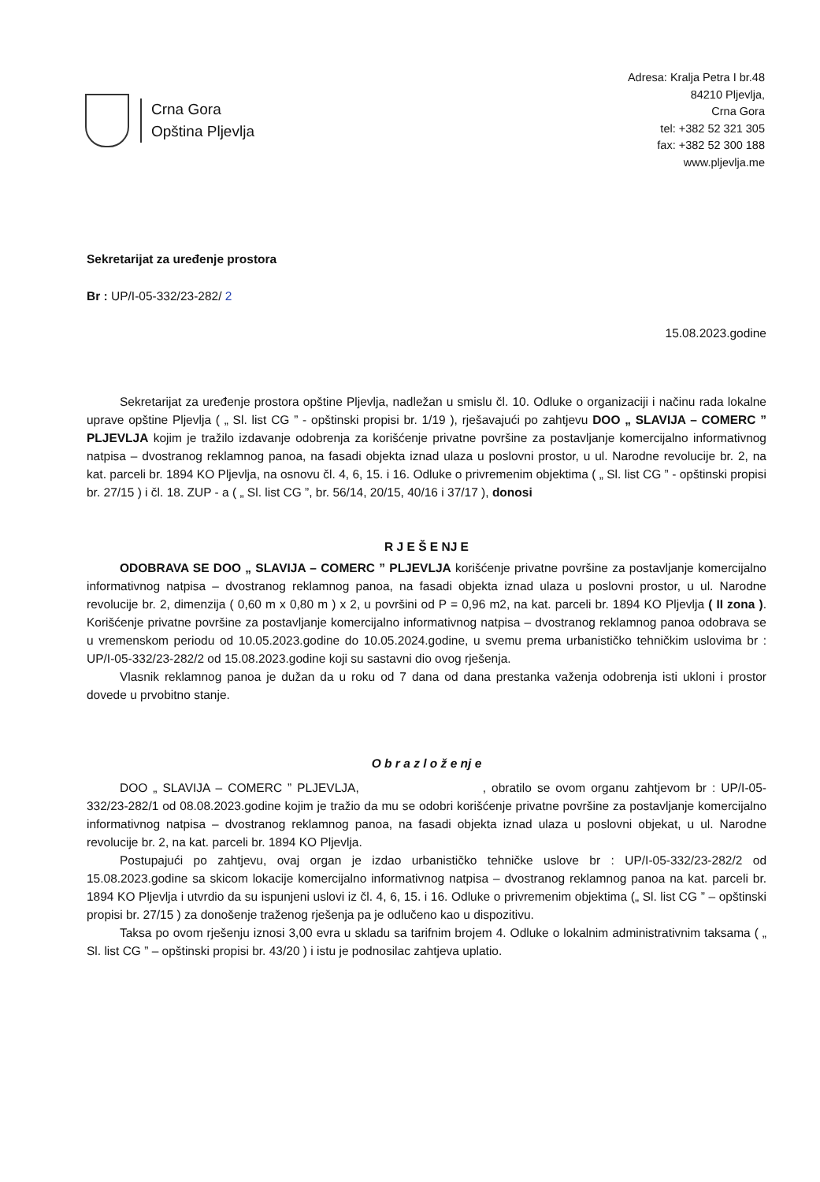Crna Gora
Opština Pljevlja
Adresa: Kralja Petra I br.48
84210 Pljevlja,
Crna Gora
tel: +382 52 321 305
fax: +382 52 300 188
www.pljevlja.me
Sekretarijat za uređenje prostora
Br : UP/I-05-332/23-282/ 2
15.08.2023.godine
Sekretarijat za uređenje prostora opštine Pljevlja, nadležan u smislu čl. 10. Odluke o organizaciji i načinu rada lokalne uprave opštine Pljevlja ( „ Sl. list CG ” - opštinski propisi br. 1/19 ), rješavajući po zahtjevu DOO „ SLAVIJA – COMERC ” PLJEVLJA kojim je tražilo izdavanje odobrenja za korišćenje privatne površine za postavljanje komercijalno informativnog natpisa – dvostranog reklamnog panoa, na fasadi objekta iznad ulaza u poslovni prostor, u ul. Narodne revolucije br. 2, na kat. parceli br. 1894 KO Pljevlja, na osnovu čl. 4, 6, 15. i 16. Odluke o privremenim objektima ( „ Sl. list CG ” - opštinski propisi br. 27/15 ) i čl. 18. ZUP - a ( „ Sl. list CG ”, br. 56/14, 20/15, 40/16 i 37/17 ), donosi
R J E Š E NJ E
ODOBRAVA SE DOO „ SLAVIJA – COMERC ” PLJEVLJA korišćenje privatne površine za postavljanje komercijalno informativnog natpisa – dvostranog reklamnog panoa, na fasadi objekta iznad ulaza u poslovni prostor, u ul. Narodne revolucije br. 2, dimenzija ( 0,60 m x 0,80 m ) x 2, u površini od P = 0,96 m2, na kat. parceli br. 1894 KO Pljevlja ( II zona ). Korišćenje privatne površine za postavljanje komercijalno informativnog natpisa – dvostranog reklamnog panoa odobrava se u vremenskom periodu od 10.05.2023.godine do 10.05.2024.godine, u svemu prema urbanističko tehničkim uslovima br : UP/I-05-332/23-282/2 od 15.08.2023.godine koji su sastavni dio ovog rješenja.
Vlasnik reklamnog panoa je dužan da u roku od 7 dana od dana prestanka važenja odobrenja isti ukloni i prostor dovede u prvobitno stanje.
O b r a z l o ž e nj e
DOO „ SLAVIJA – COMERC ” PLJEVLJA, , obratilo se ovom organu zahtjevom br : UP/I-05-332/23-282/1 od 08.08.2023.godine kojim je tražio da mu se odobri korišćenje privatne površine za postavljanje komercijalno informativnog natpisa – dvostranog reklamnog panoa, na fasadi objekta iznad ulaza u poslovni objekat, u ul. Narodne revolucije br. 2, na kat. parceli br. 1894 KO Pljevlja.
Postupajući po zahtjevu, ovaj organ je izdao urbanističko tehničke uslove br : UP/I-05-332/23-282/2 od 15.08.2023.godine sa skicom lokacije komercijalno informativnog natpisa – dvostranog reklamnog panoa na kat. parceli br. 1894 KO Pljevlja i utvrdio da su ispunjeni uslovi iz čl. 4, 6, 15. i 16. Odluke o privremenim objektima („ Sl. list CG ” – opštinski propisi br. 27/15 ) za donošenje traženog rješenja pa je odlučeno kao u dispozitivu.
Taksa po ovom rješenju iznosi 3,00 evra u skladu sa tarifnim brojem 4. Odluke o lokalnim administrativnim taksama ( „ Sl. list CG ” – opštinski propisi br. 43/20 ) i istu je podnosilac zahtjeva uplatio.